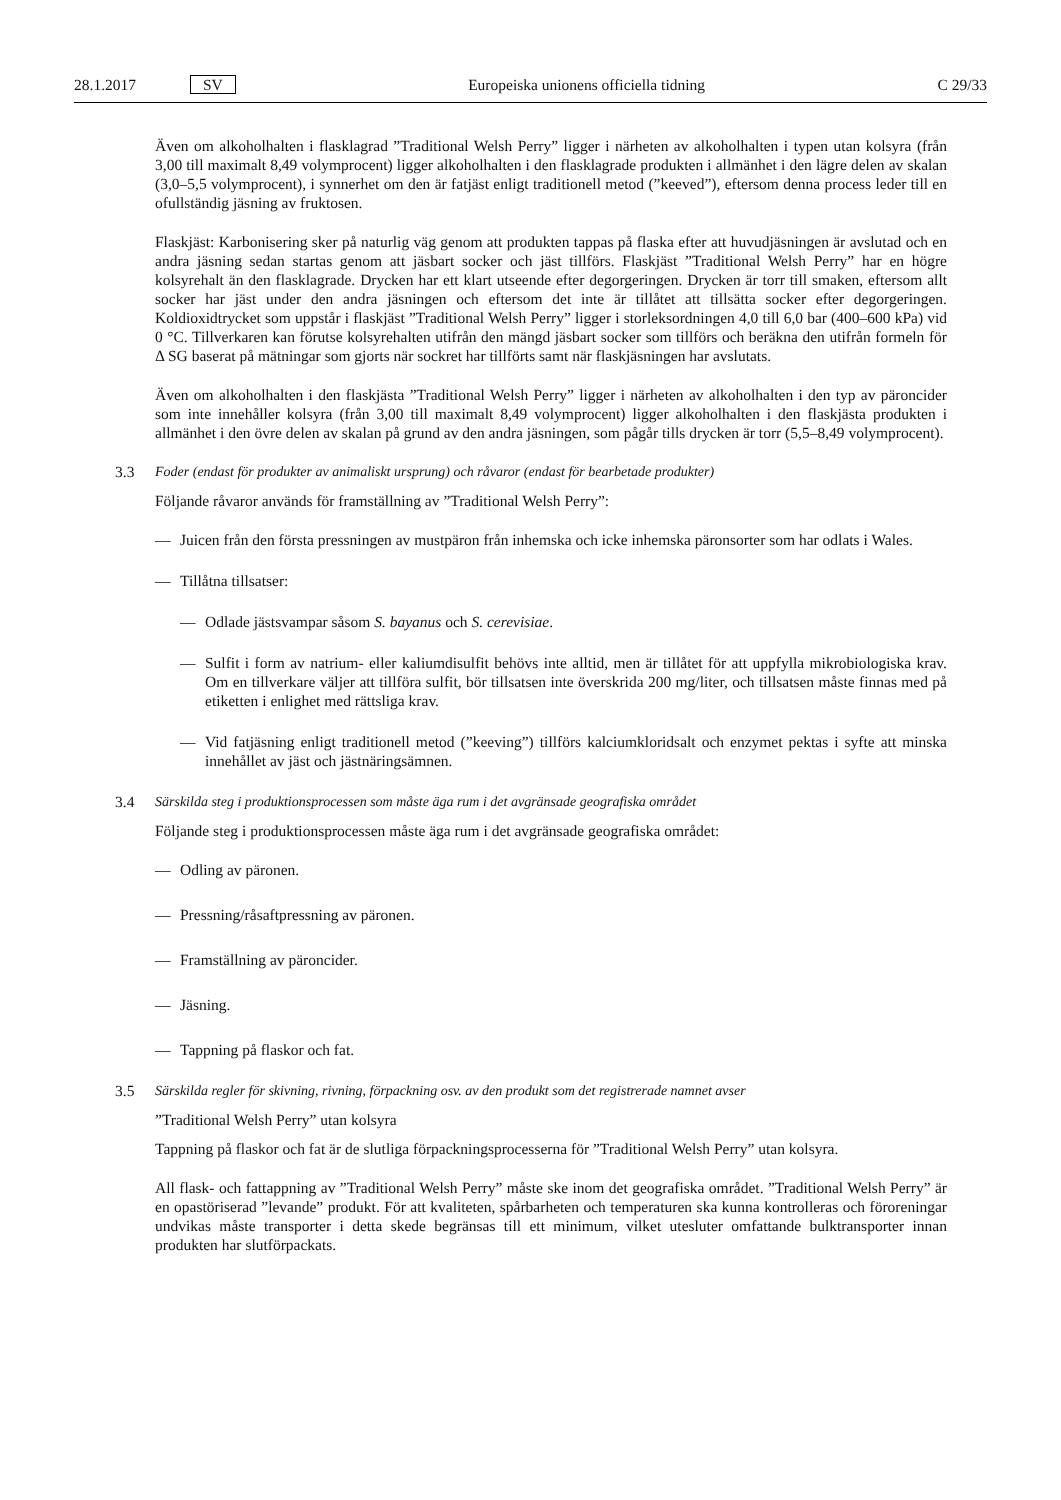28.1.2017 SV Europeiska unionens officiella tidning C 29/33
Även om alkoholhalten i flasklagrad ”Traditional Welsh Perry” ligger i närheten av alkoholhalten i typen utan kolsyra (från 3,00 till maximalt 8,49 volymprocent) ligger alkoholhalten i den flasklagrade produkten i allmänhet i den lägre delen av skalan (3,0–5,5 volymprocent), i synnerhet om den är fatjäst enligt traditionell metod (”keeved”), eftersom denna process leder till en ofullständig jäsning av fruktosen.
Flaskjäst: Karbonisering sker på naturlig väg genom att produkten tappas på flaska efter att huvudjäsningen är avslutad och en andra jäsning sedan startas genom att jäsbart socker och jäst tillförs. Flaskjäst ”Traditional Welsh Perry” har en högre kolsyrehalt än den flasklagrade. Drycken har ett klart utseende efter degorgeringen. Drycken är torr till smaken, eftersom allt socker har jäst under den andra jäsningen och eftersom det inte är tillåtet att tillsätta socker efter degorgeringen. Koldioxidtrycket som uppstår i flaskjäst ”Traditional Welsh Perry” ligger i storleksordningen 4,0 till 6,0 bar (400–600 kPa) vid 0 °C. Tillverkaren kan förutse kolsyrehalten utifrån den mängd jäsbart socker som tillförs och beräkna den utifrån formeln för Δ SG baserat på mätningar som gjorts när sockret har tillförts samt när flaskjäsningen har avslutats.
Även om alkoholhalten i den flaskjästa ”Traditional Welsh Perry” ligger i närheten av alkoholhalten i den typ av päroncider som inte innehåller kolsyra (från 3,00 till maximalt 8,49 volymprocent) ligger alkoholhalten i den flaskjästa produkten i allmänhet i den övre delen av skalan på grund av den andra jäsningen, som pågår tills drycken är torr (5,5–8,49 volymprocent).
3.3 Foder (endast för produkter av animaliskt ursprung) och råvaror (endast för bearbetade produkter)
Följande råvaror används för framställning av ”Traditional Welsh Perry”:
— Juicen från den första pressningen av mustpäron från inhemska och icke inhemska päronsorter som har odlats i Wales.
— Tillåtna tillsatser:
— Odlade jästsvampar såsom S. bayanus och S. cerevisiae.
— Sulfit i form av natrium- eller kaliumdisulfit behövs inte alltid, men är tillåtet för att uppfylla mikrobiologiska krav. Om en tillverkare väljer att tillföra sulfit, bör tillsatsen inte överskrida 200 mg/liter, och tillsatsen måste finnas med på etiketten i enlighet med rättsliga krav.
— Vid fatjäsning enligt traditionell metod (”keeving”) tillförs kalciumkloridsalt och enzymet pektas i syfte att minska innehållet av jäst och jästnäringsämnen.
3.4 Särskilda steg i produktionsprocessen som måste äga rum i det avgränsade geografiska området
Följande steg i produktionsprocessen måste äga rum i det avgränsade geografiska området:
— Odling av päronen.
— Pressning/råsaftpressning av päronen.
— Framställning av päroncider.
— Jäsning.
— Tappning på flaskor och fat.
3.5 Särskilda regler för skivning, rivning, förpackning osv. av den produkt som det registrerade namnet avser
”Traditional Welsh Perry” utan kolsyra
Tappning på flaskor och fat är de slutliga förpackningsprocesserna för ”Traditional Welsh Perry” utan kolsyra.
All flask- och fattappning av ”Traditional Welsh Perry” måste ske inom det geografiska området. ”Traditional Welsh Perry” är en opastöriserad ”levande” produkt. För att kvaliteten, spårbarheten och temperaturen ska kunna kontrolleras och föroreningar undvikas måste transporter i detta skede begränsas till ett minimum, vilket utesluter omfattande bulktransporter innan produkten har slutförpackats.